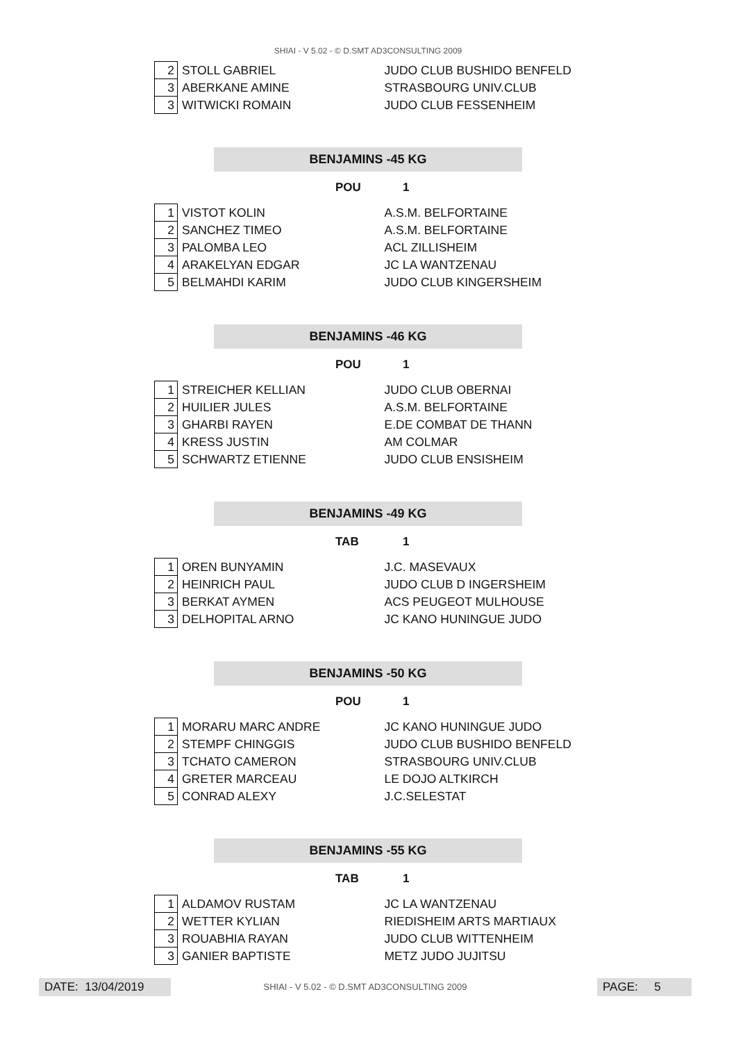SHIAI - V 5.02 - © D.SMT AD3CONSULTING 2009
| 2 | STOLL GABRIEL | JUDO CLUB BUSHIDO BENFELD |
| 3 | ABERKANE AMINE | STRASBOURG UNIV.CLUB |
| 3 | WITWICKI ROMAIN | JUDO CLUB FESSENHEIM |
BENJAMINS -45 KG
POU 1
| 1 | VISTOT KOLIN | A.S.M. BELFORTAINE |
| 2 | SANCHEZ TIMEO | A.S.M. BELFORTAINE |
| 3 | PALOMBA LEO | ACL ZILLISHEIM |
| 4 | ARAKELYAN EDGAR | JC LA WANTZENAU |
| 5 | BELMAHDI KARIM | JUDO CLUB KINGERSHEIM |
BENJAMINS -46 KG
POU 1
| 1 | STREICHER KELLIAN | JUDO CLUB OBERNAI |
| 2 | HUILIER JULES | A.S.M. BELFORTAINE |
| 3 | GHARBI RAYEN | E.DE COMBAT DE THANN |
| 4 | KRESS JUSTIN | AM COLMAR |
| 5 | SCHWARTZ ETIENNE | JUDO CLUB ENSISHEIM |
BENJAMINS -49 KG
TAB 1
| 1 | OREN BUNYAMIN | J.C. MASEVAUX |
| 2 | HEINRICH PAUL | JUDO CLUB D INGERSHEIM |
| 3 | BERKAT AYMEN | ACS PEUGEOT MULHOUSE |
| 3 | DELHOPITAL ARNO | JC KANO HUNINGUE JUDO |
BENJAMINS -50 KG
POU 1
| 1 | MORARU MARC ANDRE | JC KANO HUNINGUE JUDO |
| 2 | STEMPF CHINGGIS | JUDO CLUB BUSHIDO BENFELD |
| 3 | TCHATO CAMERON | STRASBOURG UNIV.CLUB |
| 4 | GRETER MARCEAU | LE DOJO ALTKIRCH |
| 5 | CONRAD ALEXY | J.C.SELESTAT |
BENJAMINS -55 KG
TAB 1
| 1 | ALDAMOV RUSTAM | JC LA WANTZENAU |
| 2 | WETTER KYLIAN | RIEDISHEIM ARTS MARTIAUX |
| 3 | ROUABHIA RAYAN | JUDO CLUB WITTENHEIM |
| 3 | GANIER BAPTISTE | METZ JUDO JUJITSU |
DATE: 13/04/2019
SHIAI - V 5.02 - © D.SMT AD3CONSULTING 2009
PAGE: 5